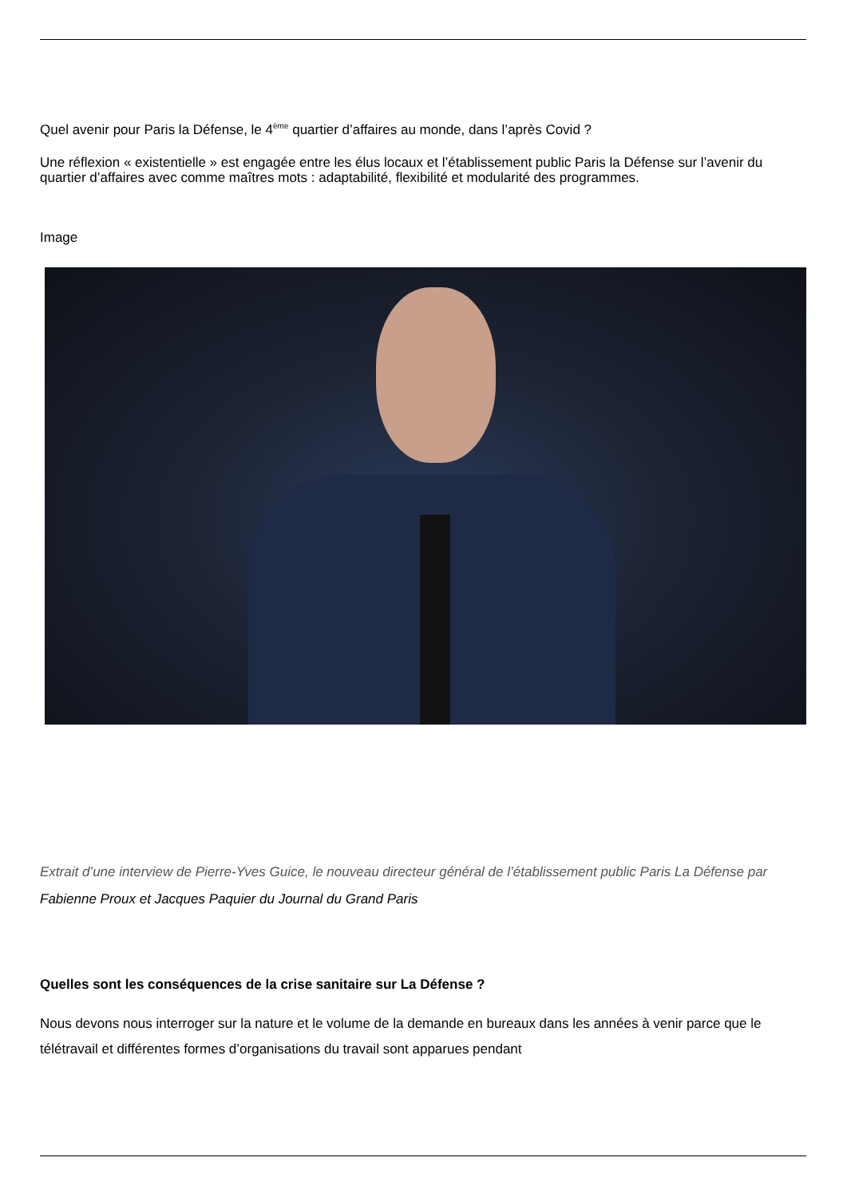Quel avenir pour Paris la Défense, le 4<sup>ème</sup> quartier d’affaires au monde, dans l’après Covid ?
Une réflexion « existentielle » est engagée entre les élus locaux et l’établissement public Paris la Défense sur l’avenir du quartier d’affaires avec comme maîtres mots : adaptabilité, flexibilité et modularité des programmes.
Image
Extrait d’une interview de Pierre-Yves Guice, le nouveau directeur général de l’établissement public Paris La Défense par Fabienne Proux et Jacques Paquier du Journal du Grand Paris
Quelles sont les conséquences de la crise sanitaire sur La Défense ?
Nous devons nous interroger sur la nature et le volume de la demande en bureaux dans les années à venir parce que le télétravail et différentes formes d’organisations du travail sont apparues pendant